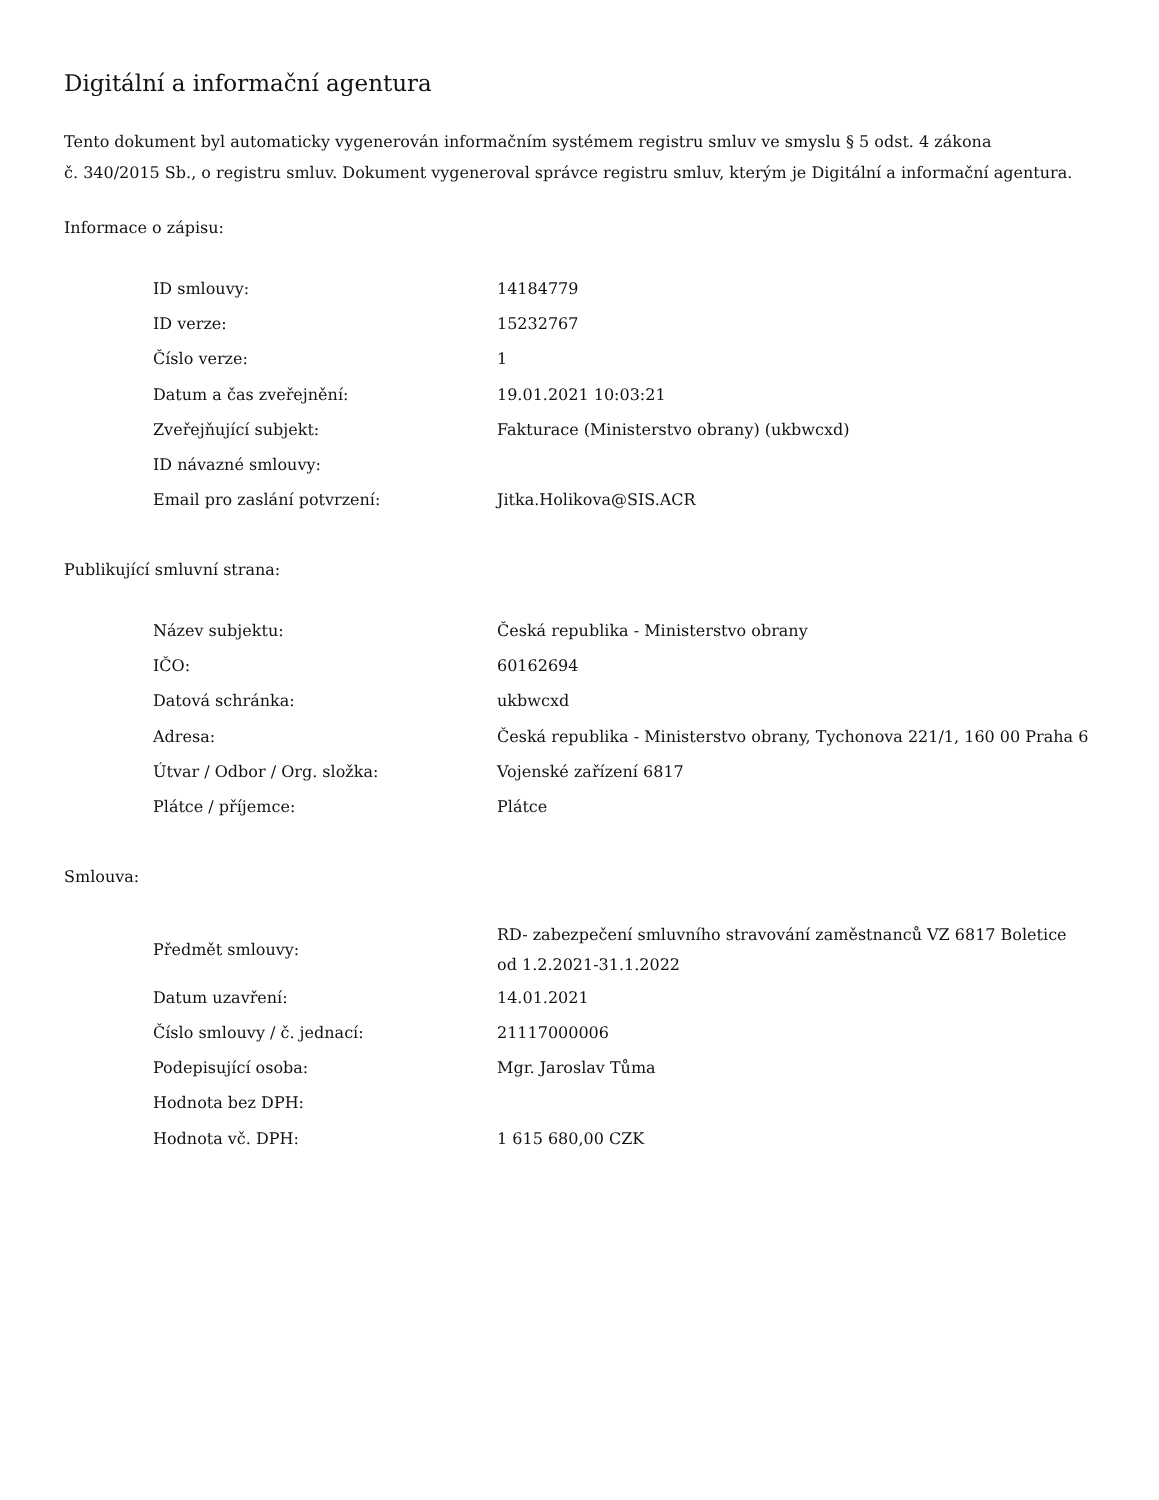Digitální a informační agentura
Tento dokument byl automaticky vygenerován informačním systémem registru smluv ve smyslu § 5 odst. 4 zákona
č. 340/2015 Sb., o registru smluv. Dokument vygeneroval správce registru smluv, kterým je Digitální a informační agentura.
Informace o zápisu:
| ID smlouvy: | 14184779 |
| ID verze: | 15232767 |
| Číslo verze: | 1 |
| Datum a čas zveřejnění: | 19.01.2021 10:03:21 |
| Zveřejňující subjekt: | Fakturace (Ministerstvo obrany) (ukbwcxd) |
| ID návazné smlouvy: | |
| Email pro zaslání potvrzení: | Jitka.Holikova@SIS.ACR |
Publikující smluvní strana:
| Název subjektu: | Česká republika - Ministerstvo obrany |
| IČO: | 60162694 |
| Datová schránka: | ukbwcxd |
| Adresa: | Česká republika - Ministerstvo obrany, Tychonova 221/1, 160 00 Praha 6 |
| Útvar / Odbor / Org. složka: | Vojenské zařízení 6817 |
| Plátce / příjemce: | Plátce |
Smlouva:
| Předmět smlouvy: | RD- zabezpečení smluvního stravování zaměstnanců VZ 6817 Boletice od 1.2.2021-31.1.2022 |
| Datum uzavření: | 14.01.2021 |
| Číslo smlouvy / č. jednací: | 21117000006 |
| Podepisující osoba: | Mgr. Jaroslav Tůma |
| Hodnota bez DPH: | |
| Hodnota vč. DPH: | 1 615 680,00 CZK |